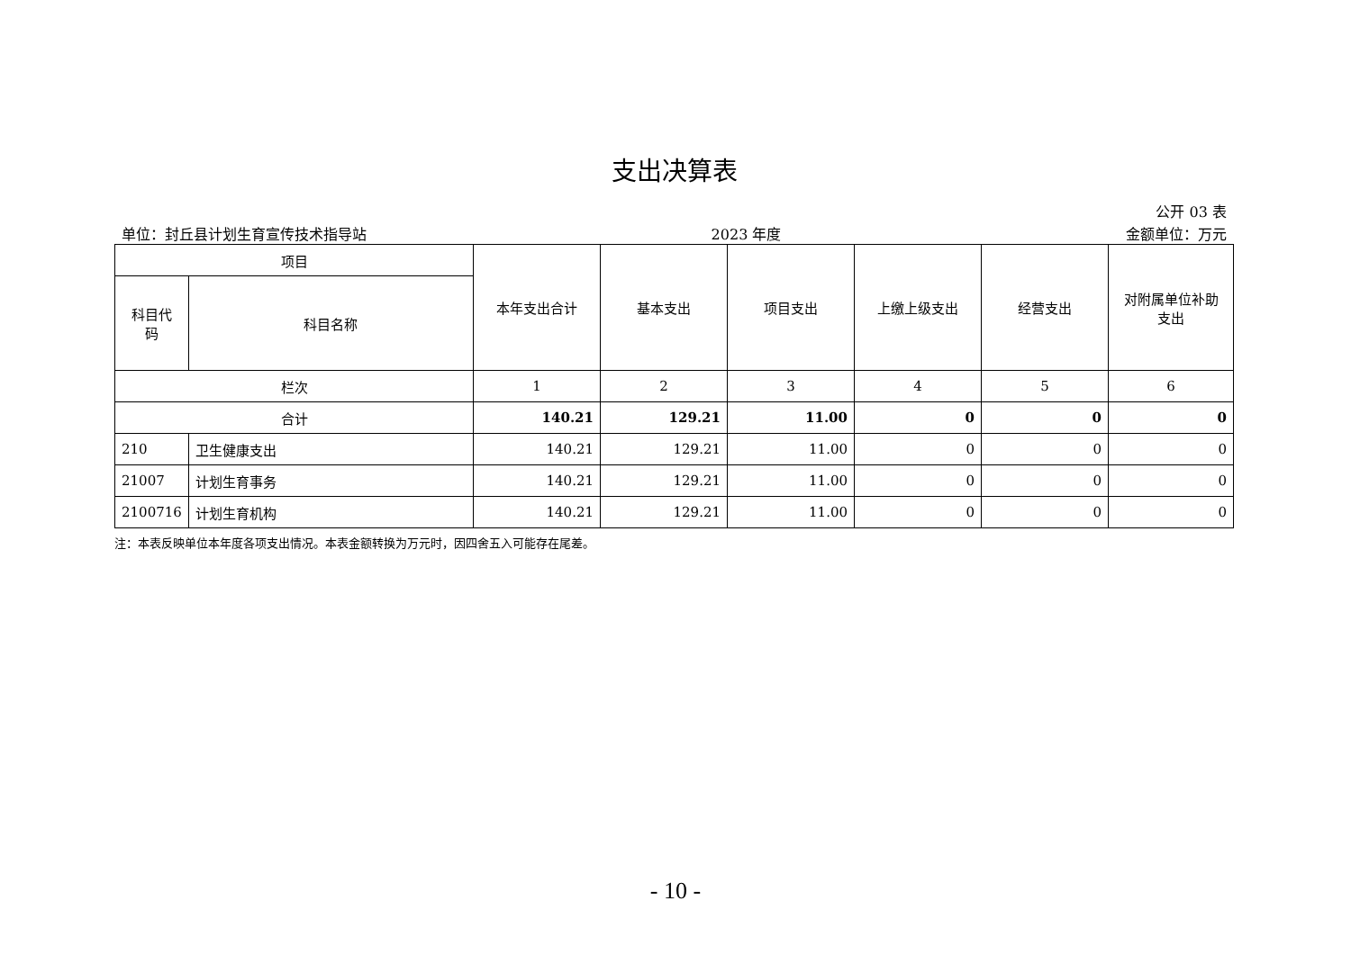支出决算表
公开 03 表
单位：封丘县计划生育宣传技术指导站 2023 年度 金额单位：万元
| 项目 | | 本年支出合计 | 基本支出 | 项目支出 | 上缴上级支出 | 经营支出 | 对附属单位补助 支出 |
| --- | --- | --- | --- | --- | --- | --- | --- |
| 科目代 码 | 科目名称 | | | | | | |
| 栏次 | | 1 | 2 | 3 | 4 | 5 | 6 |
| 合计 | | 140.21 | 129.21 | 11.00 | 0 | 0 | 0 |
| 210 | 卫生健康支出 | 140.21 | 129.21 | 11.00 | 0 | 0 | 0 |
| 21007 | 计划生育事务 | 140.21 | 129.21 | 11.00 | 0 | 0 | 0 |
| 2100716 | 计划生育机构 | 140.21 | 129.21 | 11.00 | 0 | 0 | 0 |
注：本表反映单位本年度各项支出情况。本表金额转换为万元时，因四舍五入可能存在尾差。
- 10 -